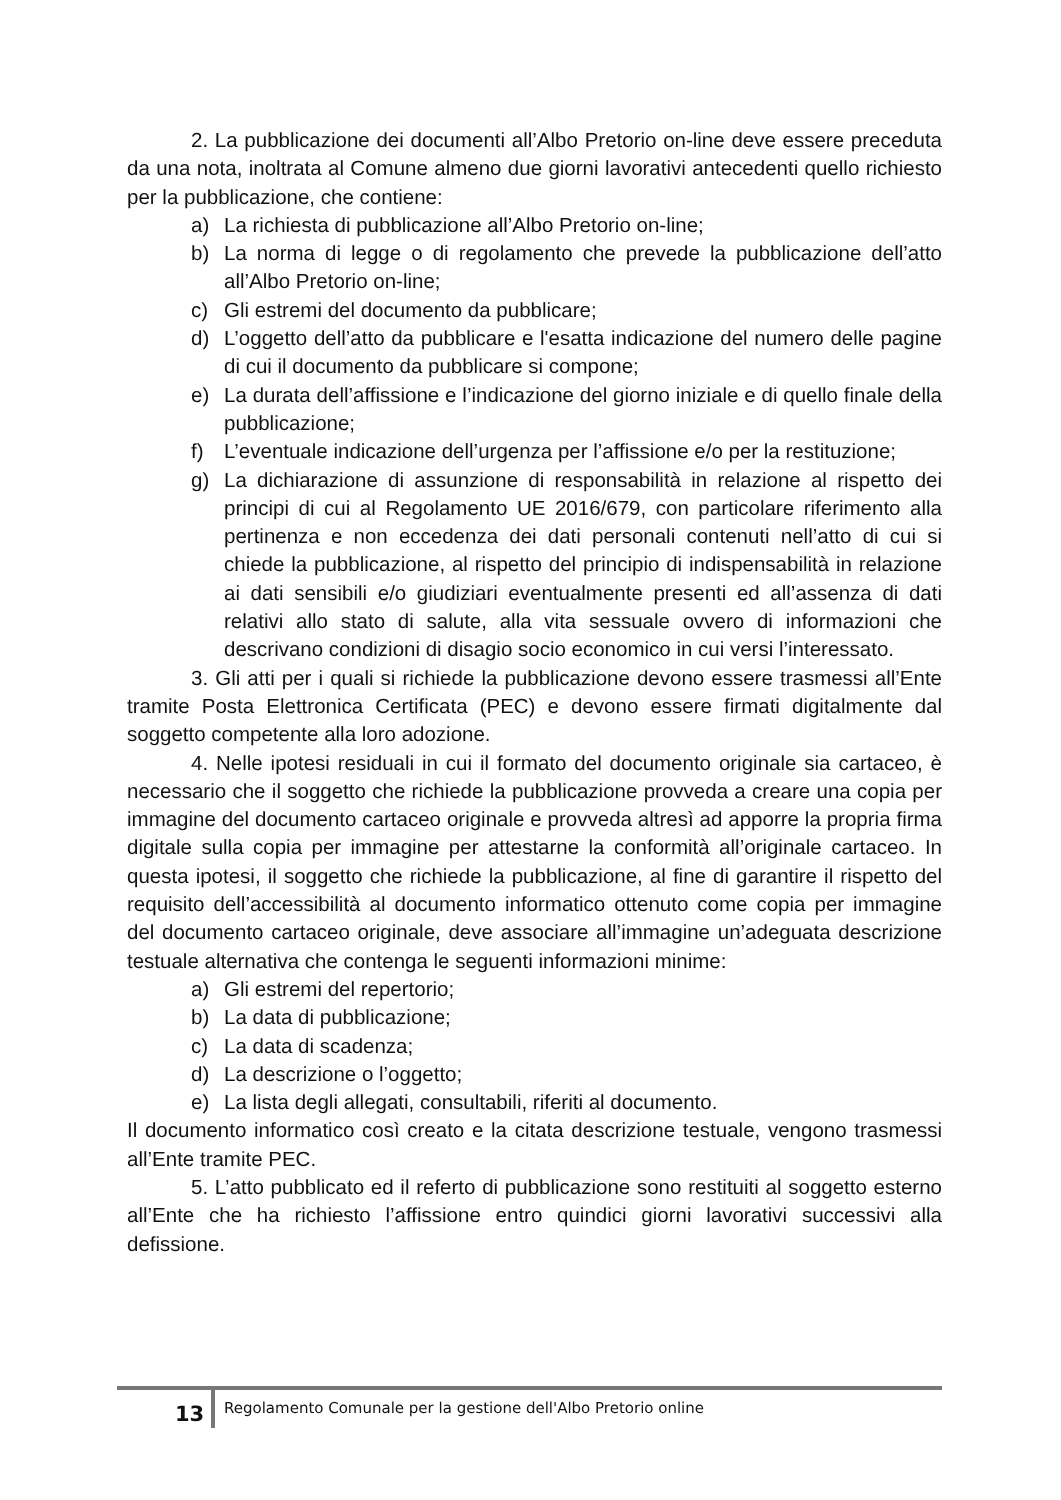2. La pubblicazione dei documenti all’Albo Pretorio on-line deve essere preceduta da una nota, inoltrata al Comune almeno due giorni lavorativi antecedenti quello richiesto per la pubblicazione, che contiene:
a) La richiesta di pubblicazione all’Albo Pretorio on-line;
b) La norma di legge o di regolamento che prevede la pubblicazione dell’atto all’Albo Pretorio on-line;
c) Gli estremi del documento da pubblicare;
d) L’oggetto dell’atto da pubblicare e l'esatta indicazione del numero delle pagine di cui il documento da pubblicare si compone;
e) La durata dell’affissione e l’indicazione del giorno iniziale e di quello finale della pubblicazione;
f) L’eventuale indicazione dell’urgenza per l’affissione e/o per la restituzione;
g) La dichiarazione di assunzione di responsabilità in relazione al rispetto dei principi di cui al Regolamento UE 2016/679, con particolare riferimento alla pertinenza e non eccedenza dei dati personali contenuti nell’atto di cui si chiede la pubblicazione, al rispetto del principio di indispensabilità in relazione ai dati sensibili e/o giudiziari eventualmente presenti ed all’assenza di dati relativi allo stato di salute, alla vita sessuale ovvero di informazioni che descrivano condizioni di disagio socio economico in cui versi l’interessato.
3. Gli atti per i quali si richiede la pubblicazione devono essere trasmessi all’Ente tramite Posta Elettronica Certificata (PEC) e devono essere firmati digitalmente dal soggetto competente alla loro adozione.
4. Nelle ipotesi residuali in cui il formato del documento originale sia cartaceo, è necessario che il soggetto che richiede la pubblicazione provveda a creare una copia per immagine del documento cartaceo originale e provveda altresì ad apporre la propria firma digitale sulla copia per immagine per attestarne la conformità all’originale cartaceo. In questa ipotesi, il soggetto che richiede la pubblicazione, al fine di garantire il rispetto del requisito dell’accessibilità al documento informatico ottenuto come copia per immagine del documento cartaceo originale, deve associare all’immagine un’adeguata descrizione testuale alternativa che contenga le seguenti informazioni minime:
a) Gli estremi del repertorio;
b) La data di pubblicazione;
c) La data di scadenza;
d) La descrizione o l’oggetto;
e) La lista degli allegati, consultabili, riferiti al documento.
Il documento informatico così creato e la citata descrizione testuale, vengono trasmessi all’Ente tramite PEC.
5. L’atto pubblicato ed il referto di pubblicazione sono restituiti al soggetto esterno all’Ente che ha richiesto l’affissione entro quindici giorni lavorativi successivi alla defissione.
13 Regolamento Comunale per la gestione dell'Albo Pretorio online